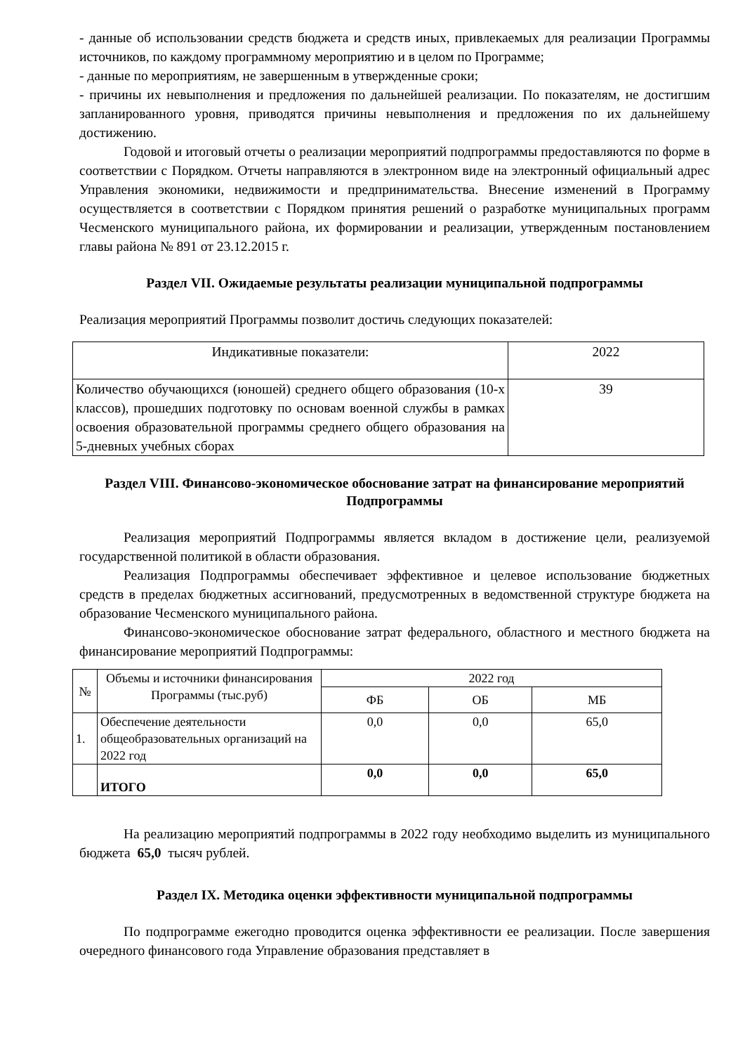- данные об использовании средств бюджета и средств иных, привлекаемых для реализации Программы источников, по каждому программному мероприятию и в целом по Программе;
- данные по мероприятиям, не завершенным в утвержденные сроки;
- причины их невыполнения и предложения по дальнейшей реализации. По показателям, не достигшим запланированного уровня, приводятся причины невыполнения и предложения по их дальнейшему достижению.
Годовой и итоговый отчеты о реализации мероприятий подпрограммы предоставляются по форме в соответствии с Порядком. Отчеты направляются в электронном виде на электронный официальный адрес Управления экономики, недвижимости и предпринимательства. Внесение изменений в Программу осуществляется в соответствии с Порядком принятия решений о разработке муниципальных программ Чесменского муниципального района, их формировании и реализации, утвержденным постановлением главы района № 891 от 23.12.2015 г.
Раздел VII. Ожидаемые результаты реализации муниципальной подпрограммы
Реализация мероприятий Программы позволит достичь следующих показателей:
| Индикативные показатели: | 2022 |
| --- | --- |
| Количество обучающихся (юношей) среднего общего образования (10-х классов), прошедших подготовку по основам военной службы в рамках освоения образовательной программы среднего общего образования на 5-дневных учебных сборах | 39 |
Раздел VIII. Финансово-экономическое обоснование затрат на финансирование мероприятий Подпрограммы
Реализация мероприятий Подпрограммы является вкладом в достижение цели, реализуемой государственной политикой в области образования.
Реализация Подпрограммы обеспечивает эффективное и целевое использование бюджетных средств в пределах бюджетных ассигнований, предусмотренных в ведомственной структуре бюджета на образование Чесменского муниципального района.
Финансово-экономическое обоснование затрат федерального, областного и местного бюджета на финансирование мероприятий Подпрограммы:
| № | Объемы и источники финансирования Программы (тыс.руб) | 2022 год | | |
| --- | --- | --- | --- | --- |
| | | ФБ | ОБ | МБ |
| 1. | Обеспечение деятельности общеобразовательных организаций на 2022 год | 0,0 | 0,0 | 65,0 |
| | ИТОГО | 0,0 | 0,0 | 65,0 |
На реализацию мероприятий подпрограммы в 2022 году необходимо выделить из муниципального бюджета 65,0 тысяч рублей.
Раздел IX. Методика оценки эффективности муниципальной подпрограммы
По подпрограмме ежегодно проводится оценка эффективности ее реализации. После завершения очередного финансового года Управление образования представляет в